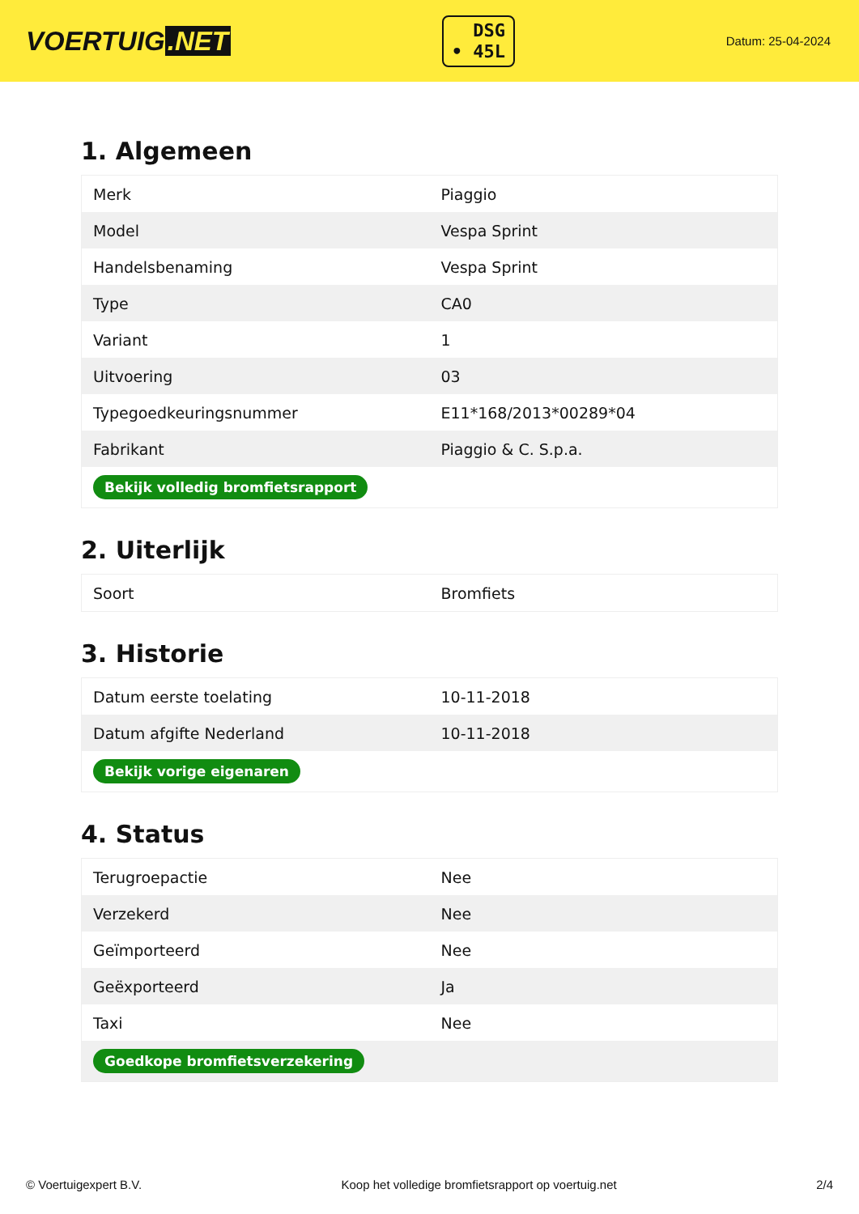VOERTUIG.NET
DSG
• 45L
Datum: 25-04-2024
1. Algemeen
| Merk | Piaggio |
| Model | Vespa Sprint |
| Handelsbenaming | Vespa Sprint |
| Type | CA0 |
| Variant | 1 |
| Uitvoering | 03 |
| Typegoedkeuringsnummer | E11*168/2013*00289*04 |
| Fabrikant | Piaggio & C. S.p.a. |
| Bekijk volledig bromfietsrapport | |
2. Uiterlijk
| Soort | Bromfiets |
3. Historie
| Datum eerste toelating | 10-11-2018 |
| Datum afgifte Nederland | 10-11-2018 |
| Bekijk vorige eigenaren | |
4. Status
| Terugroepactie | Nee |
| Verzekerd | Nee |
| Geïmporteerd | Nee |
| Geëxporteerd | Ja |
| Taxi | Nee |
| Goedkope bromfietsverzekering | |
© Voertuigexpert B.V. Koop het volledige bromfietsrapport op voertuig.net 2/4